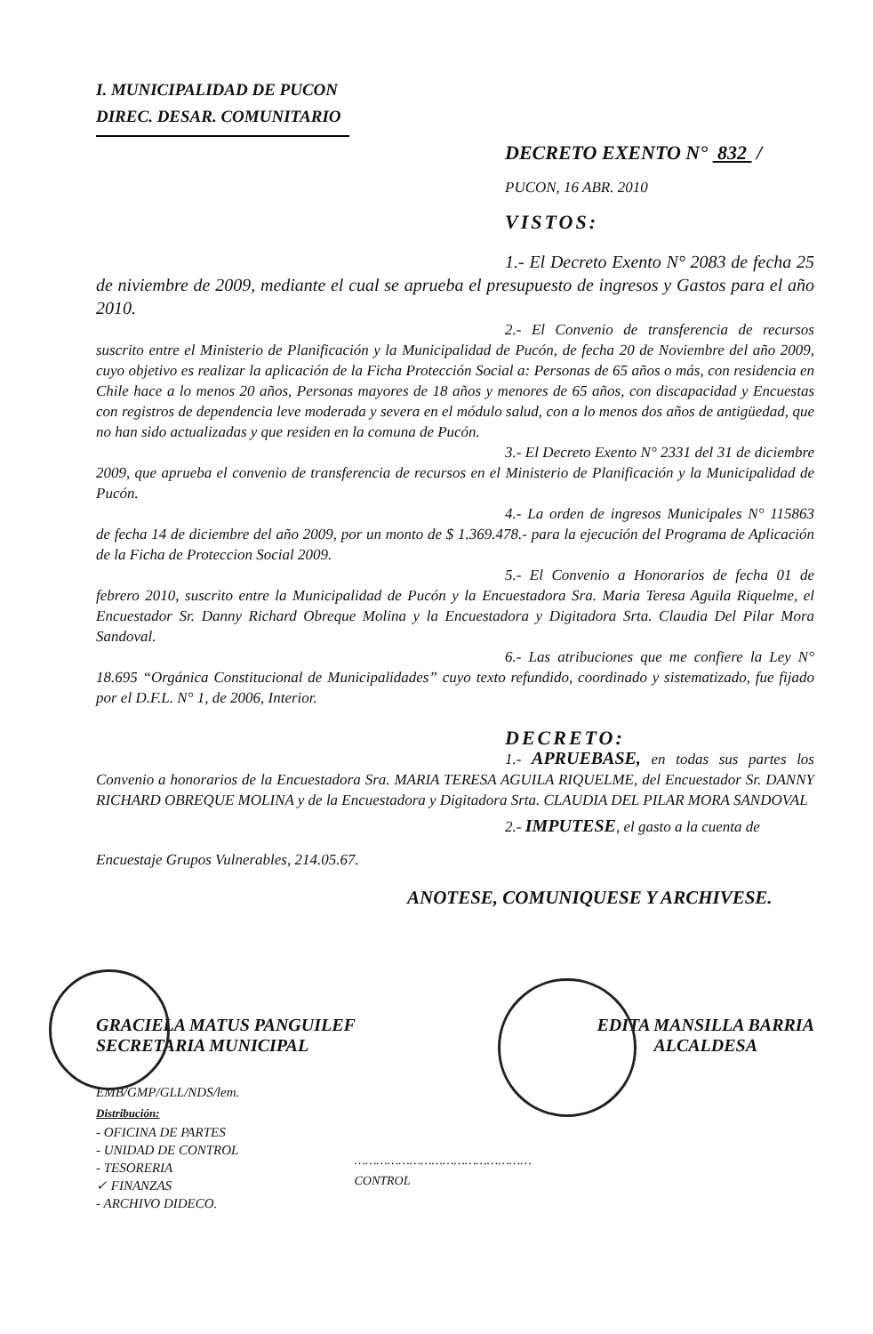I. MUNICIPALIDAD DE PUCON
DIREC. DESAR. COMUNITARIO
DECRETO EXENTO N° 832 /
PUCON, 16 ABR. 2010
VISTOS:
1.- El Decreto Exento N° 2083 de fecha 25 de niviembre de 2009, mediante el cual se aprueba el presupuesto de ingresos y Gastos para el año 2010.
2.- El Convenio de transferencia de recursos suscrito entre el Ministerio de Planificación y la Municipalidad de Pucón, de fecha 20 de Noviembre del año 2009, cuyo objetivo es realizar la aplicación de la Ficha Protección Social a: Personas de 65 años o más, con residencia en Chile hace a lo menos 20 años, Personas mayores de 18 años y menores de 65 años, con discapacidad y Encuestas con registros de dependencia leve moderada y severa en el módulo salud, con a lo menos dos años de antigüedad, que no han sido actualizadas y que residen en la comuna de Pucón.
3.- El Decreto Exento N° 2331 del 31 de diciembre 2009, que aprueba el convenio de transferencia de recursos en el Ministerio de Planificación y la Municipalidad de Pucón.
4.- La orden de ingresos Municipales N° 115863 de fecha 14 de diciembre del año 2009, por un monto de $ 1.369.478.- para la ejecución del Programa de Aplicación de la Ficha de Proteccion Social 2009.
5.- El Convenio a Honorarios de fecha 01 de febrero 2010, suscrito entre la Municipalidad de Pucón y la Encuestadora Sra. Maria Teresa Aguila Riquelme, el Encuestador Sr. Danny Richard Obreque Molina y la Encuestadora y Digitadora Srta. Claudia Del Pilar Mora Sandoval.
6.- Las atribuciones que me confiere la Ley N° 18.695 “Orgánica Constitucional de Municipalidades” cuyo texto refundido, coordinado y sistematizado, fue fijado por el D.F.L. N° 1, de 2006, Interior.
DECRETO:
1.- APRUEBASE, en todas sus partes los Convenio a honorarios de la Encuestadora Sra. MARIA TERESA AGUILA RIQUELME, del Encuestador Sr. DANNY RICHARD OBREQUE MOLINA y de la Encuestadora y Digitadora Srta. CLAUDIA DEL PILAR MORA SANDOVAL
2.- IMPUTESE, el gasto a la cuenta de
Encuestaje Grupos Vulnerables, 214.05.67.
ANOTESE, COMUNIQUESE Y ARCHIVESE.
GRACIELA MATUS PANGUILEF
SECRETARIA MUNICIPAL
EDITA MANSILLA BARRIA
ALCALDESA
EMB/GMP/GLL/NDS/lem.
Distribución:
- OFICINA DE PARTES
- UNIDAD DE CONTROL
- TESORERIA
✓ FINANZAS
- ARCHIVO DIDECO.
…………………………………………
CONTROL